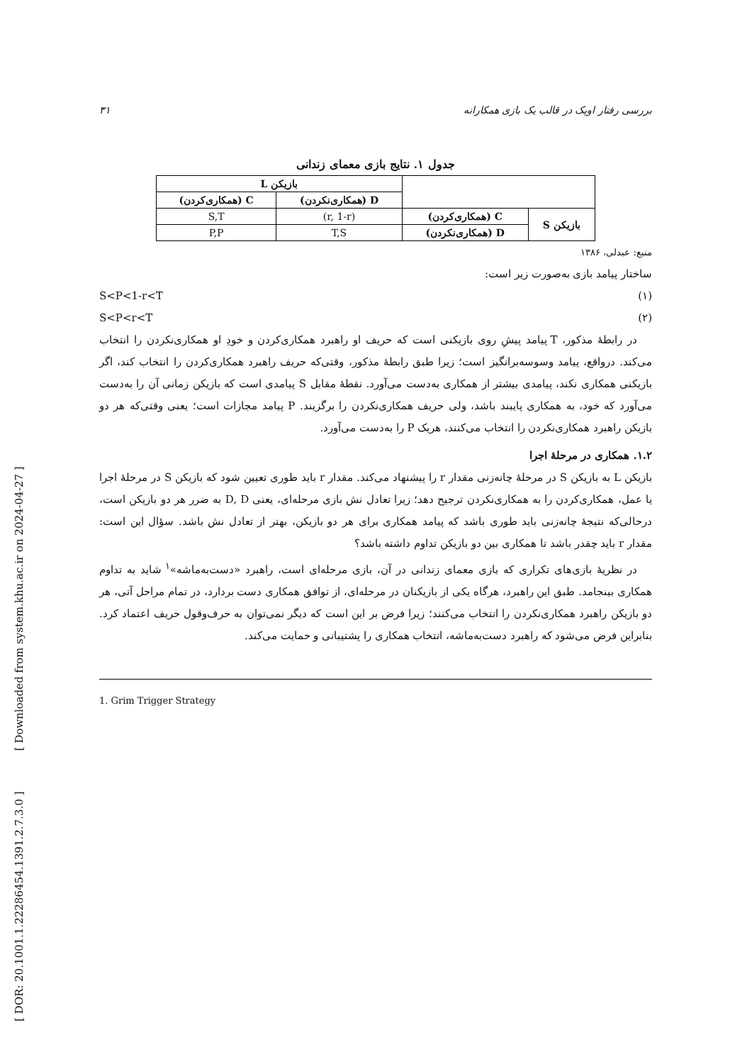[ DOR: 20.1001.1.22286454.1391.2.7.3.0 ] [ Downloaded from system.khu.ac.ir on 2024-04-27 ]
بررسی رفتار اوپک در قالب یک بازی همکارانه ۳۱
جدول ۱. نتایج بازی معمای زندانی
| | | بازیکن L | |
| | | D (همکاری‌نکردن) | C (همکاری‌کردن) |
| بازیکن S | C (همکاری‌کردن) | (r, 1-r) | S,T |
| | D (همکاری‌نکردن) | T,S | P,P |
منبع: عبدلی، ۱۳۸۶
ساختار پیامد بازی به‌صورت زیر است:
S<P<1-r<T (۱)
S<P<r<T (۲)
در رابطهٔ مذکور، T پیامد پیشِ روی بازیکنی است که حریف او راهبرد همکاری‌کردن و خودِ او همکاری‌نکردن را انتخاب می‌کند. درواقع، پیامد وسوسه‌برانگیز است؛ زیرا طبق رابطهٔ مذکور، وقتی‌که حریف راهبرد همکاری‌کردن را انتخاب کند، اگر بازیکنی همکاری نکند، پیامدی بیشتر از همکاری به‌دست می‌آورد. نقطهٔ مقابل S پیامدی است که بازیکن زمانی آن را به‌دست می‌آورد که خود، به همکاری پایبند باشد، ولی حریف همکاری‌نکردن را برگزیند. P پیامد مجازات است؛ یعنی وقتی‌که هر دو بازیکن راهبرد همکاری‌نکردن را انتخاب می‌کنند، هریک P را به‌دست می‌آورد.
۱.۲. همکاری در مرحلهٔ اجرا
بازیکن L به بازیکن S در مرحلهٔ چانه‌زنی مقدار r را پیشنهاد می‌کند. مقدار r باید طوری تعیین شود که بازیکن S در مرحلهٔ اجرا یا عمل، همکاری‌کردن را به همکاری‌نکردن ترجیح دهد؛ زیرا تعادل نش بازی مرحله‌ای، یعنی D, D به ضرر هر دو بازیکن است، درحالی‌که نتیجهٔ چانه‌زنی باید طوری باشد که پیامد همکاری برای هر دو بازیکن، بهتر از تعادل نش باشد. سؤال این است: مقدار r باید چقدر باشد تا همکاری بین دو بازیکن تداوم داشته باشد؟
در نظریهٔ بازی‌های تکراری که بازی معمای زندانی در آن، بازی مرحله‌ای است، راهبرد «دست‌به‌ماشه»<sup>۱</sup> شاید به تداوم همکاری بینجامد. طبق این راهبرد، هرگاه یکی از بازیکنان در مرحله‌ای، از توافق همکاری دست بردارد، در تمام مراحل آتی، هر دو بازیکن راهبرد همکاری‌نکردن را انتخاب می‌کنند؛ زیرا فرض بر این است که دیگر نمی‌توان به حرف‌وقول حریف اعتماد کرد. بنابراین فرض می‌شود که راهبرد دست‌به‌ماشه، انتخاب همکاری را پشتیبانی و حمایت می‌کند.
1. Grim Trigger Strategy